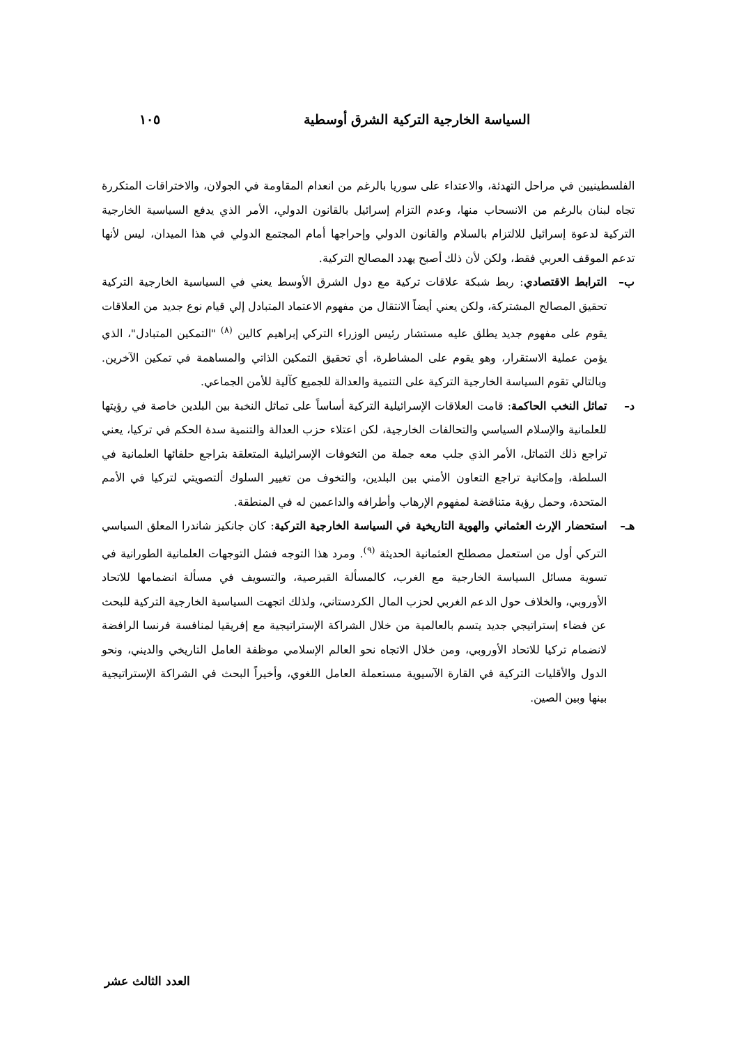السياسة الخارجية التركية الشرق أوسطية ١٠٥
الفلسطينيين في مراحل التهدئة، والاعتداء على سوريا بالرغم من انعدام المقاومة في الجولان، والاختراقات المتكررة تجاه لبنان بالرغم من الانسحاب منها، وعدم التزام إسرائيل بالقانون الدولي، الأمر الذي يدفع السياسية الخارجية التركية لدعوة إسرائيل للالتزام بالسلام والقانون الدولي وإحراجها أمام المجتمع الدولي في هذا الميدان، ليس لأنها تدعم الموقف العربي فقط، ولكن لأن ذلك أصبح يهدد المصالح التركية.
ب– الترابط الاقتصادي: ربط شبكة علاقات تركية مع دول الشرق الأوسط يعني في السياسية الخارجية التركية تحقيق المصالح المشتركة، ولكن يعني أيضاً الانتقال من مفهوم الاعتماد المتبادل إلي قيام نوع جديد من العلاقات يقوم على مفهوم جديد يطلق عليه مستشار رئيس الوزراء التركي إبراهيم كالين <sup>(٨)</sup> "التمكين المتبادل"، الذي يؤمن عملية الاستقرار، وهو يقوم على المشاطرة، أي تحقيق التمكين الذاتي والمساهمة في تمكين الآخرين. وبالتالي تقوم السياسة الخارجية التركية على التنمية والعدالة للجميع كآلية للأمن الجماعي.
د– تماثل النخب الحاكمة: قامت العلاقات الإسرائيلية التركية أساساً على تماثل النخبة بين البلدين خاصة في رؤيتها للعلمانية والإسلام السياسي والتحالفات الخارجية، لكن اعتلاء حزب العدالة والتنمية سدة الحكم في تركيا، يعني تراجع ذلك التماثل، الأمر الذي جلب معه جملة من التخوفات الإسرائيلية المتعلقة بتراجع حلفائها العلمانية في السلطة، وإمكانية تراجع التعاون الأمني بين البلدين، والتخوف من تغيير السلوك ألتصويتي لتركيا في الأمم المتحدة، وحمل رؤية متناقضة لمفهوم الإرهاب وأطرافه والداعمين له في المنطقة.
هـ– استحضار الإرث العثماني والهوية التاريخية في السياسة الخارجية التركية: كان جانكيز شاندرا المعلق السياسي التركي أول من استعمل مصطلح العثمانية الحديثة <sup>(٩)</sup>. ومرد هذا التوجه فشل التوجهات العلمانية الطورانية في تسوية مسائل السياسة الخارجية مع الغرب، كالمسألة القبرصية، والتسويف في مسألة انضمامها للاتحاد الأوروبي، والخلاف حول الدعم الغربي لحزب المال الكردستاني، ولذلك اتجهت السياسية الخارجية التركية للبحث عن فضاء إستراتيجي جديد يتسم بالعالمية من خلال الشراكة الإستراتيجية مع إفريقيا لمنافسة فرنسا الرافضة لانضمام تركيا للاتحاد الأوروبي، ومن خلال الاتجاه نحو العالم الإسلامي موظفة العامل التاريخي والديني، ونحو الدول والأقليات التركية في القارة الآسيوية مستعملة العامل اللغوي، وأخيراً البحث في الشراكة الإستراتيجية بينها وبين الصين.
العدد الثالث عشر